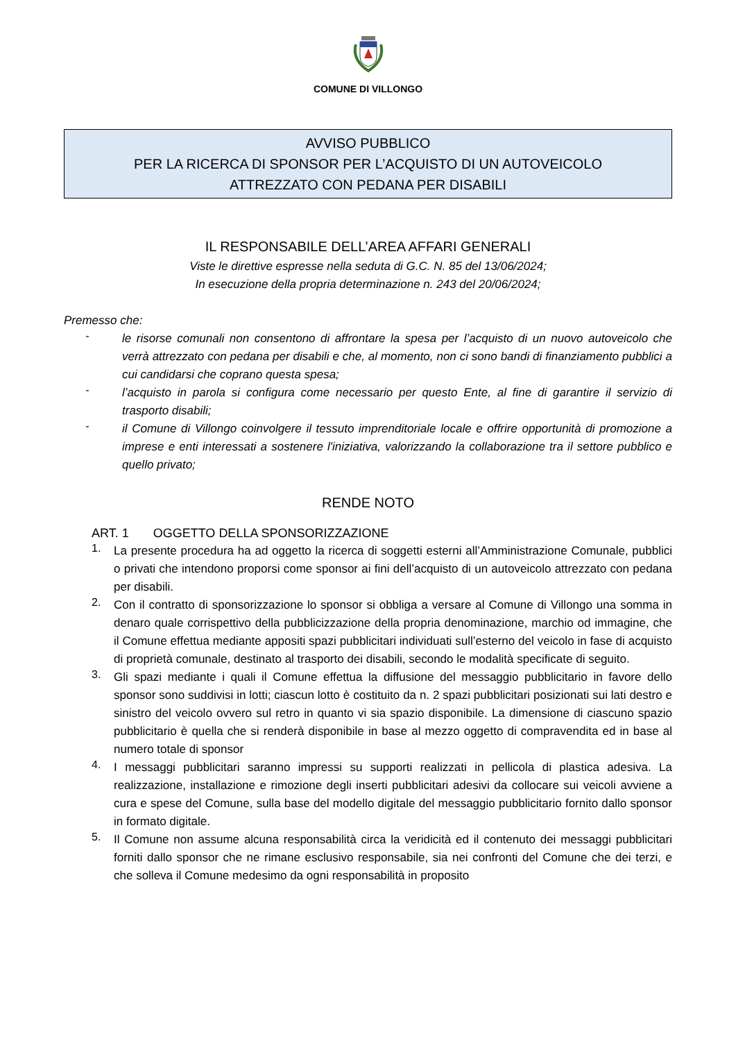COMUNE DI VILLONGO
AVVISO PUBBLICO
PER LA RICERCA DI SPONSOR PER L’ACQUISTO DI UN AUTOVEICOLO
ATTREZZATO CON PEDANA PER DISABILI
IL RESPONSABILE DELL’AREA AFFARI GENERALI
Viste le direttive espresse nella seduta di G.C. N. 85 del 13/06/2024;
In esecuzione della propria determinazione n. 243 del 20/06/2024;
Premesso che:
-
le risorse comunali non consentono di affrontare la spesa per l’acquisto di un nuovo autoveicolo che verrà attrezzato con pedana per disabili e che, al momento, non ci sono bandi di finanziamento pubblici a cui candidarsi che coprano questa spesa;
-
l’acquisto in parola si configura come necessario per questo Ente, al fine di garantire il servizio di trasporto disabili;
-
il Comune di Villongo coinvolgere il tessuto imprenditoriale locale e offrire opportunità di promozione a imprese e enti interessati a sostenere l'iniziativa, valorizzando la collaborazione tra il settore pubblico e quello privato;
RENDE NOTO
ART. 1 OGGETTO DELLA SPONSORIZZAZIONE
1.
La presente procedura ha ad oggetto la ricerca di soggetti esterni all’Amministrazione Comunale, pubblici o privati che intendono proporsi come sponsor ai fini dell’acquisto di un autoveicolo attrezzato con pedana per disabili.
2.
Con il contratto di sponsorizzazione lo sponsor si obbliga a versare al Comune di Villongo una somma in denaro quale corrispettivo della pubblicizzazione della propria denominazione, marchio od immagine, che il Comune effettua mediante appositi spazi pubblicitari individuati sull’esterno del veicolo in fase di acquisto di proprietà comunale, destinato al trasporto dei disabili, secondo le modalità specificate di seguito.
3.
Gli spazi mediante i quali il Comune effettua la diffusione del messaggio pubblicitario in favore dello sponsor sono suddivisi in lotti; ciascun lotto è costituito da n. 2 spazi pubblicitari posizionati sui lati destro e sinistro del veicolo ovvero sul retro in quanto vi sia spazio disponibile. La dimensione di ciascuno spazio pubblicitario è quella che si renderà disponibile in base al mezzo oggetto di compravendita ed in base al numero totale di sponsor
4.
I messaggi pubblicitari saranno impressi su supporti realizzati in pellicola di plastica adesiva. La realizzazione, installazione e rimozione degli inserti pubblicitari adesivi da collocare sui veicoli avviene a cura e spese del Comune, sulla base del modello digitale del messaggio pubblicitario fornito dallo sponsor in formato digitale.
5.
Il Comune non assume alcuna responsabilità circa la veridicità ed il contenuto dei messaggi pubblicitari forniti dallo sponsor che ne rimane esclusivo responsabile, sia nei confronti del Comune che dei terzi, e che solleva il Comune medesimo da ogni responsabilità in proposito